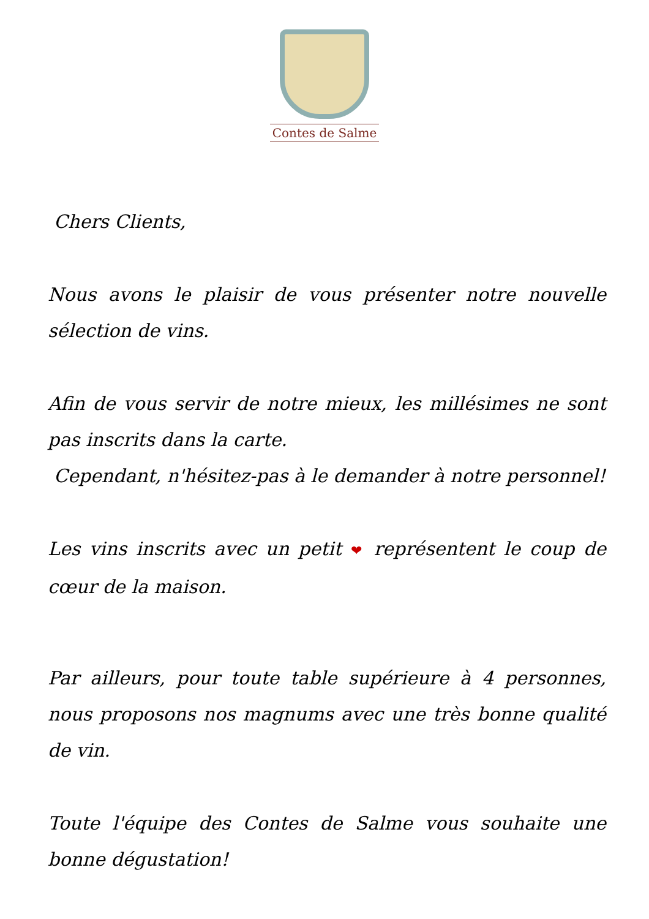Contes de Salme
Chers Clients,
Nous avons le plaisir de vous présenter notre nouvelle sélection de vins.
Afin de vous servir de notre mieux, les millésimes ne sont pas inscrits dans la carte.
Cependant, n'hésitez-pas à le demander à notre personnel!
Les vins inscrits avec un petit ❤ représentent le coup de cœur de la maison.
Par ailleurs, pour toute table supérieure à 4 personnes, nous proposons nos magnums avec une très bonne qualité de vin.
Toute l'équipe des Contes de Salme vous souhaite une bonne dégustation!